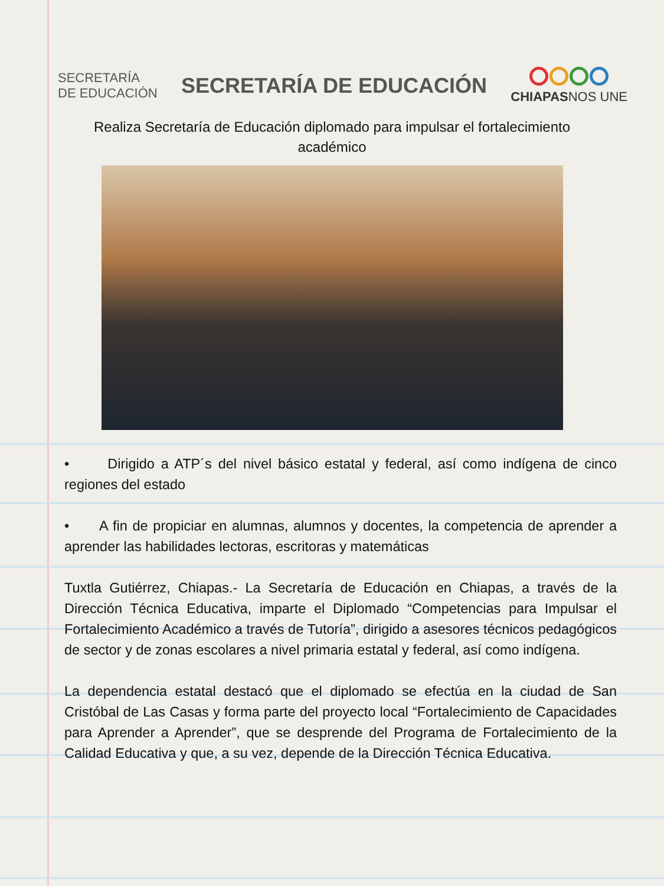SECRETARÍA
DE EDUCACIÓN
SECRETARÍA DE EDUCACIÓN
CHIAPASNOS UNE
Realiza Secretaría de Educación diplomado para impulsar el fortalecimiento académico
• Dirigido a ATP´s del nivel básico estatal y federal, así como indígena de cinco regiones del estado
• A fin de propiciar en alumnas, alumnos y docentes, la competencia de aprender a aprender las habilidades lectoras, escritoras y matemáticas
Tuxtla Gutiérrez, Chiapas.- La Secretaría de Educación en Chiapas, a través de la Dirección Técnica Educativa, imparte el Diplomado “Competencias para Impulsar el Fortalecimiento Académico a través de Tutoría”, dirigido a asesores técnicos pedagógicos de sector y de zonas escolares a nivel primaria estatal y federal, así como indígena.
La dependencia estatal destacó que el diplomado se efectúa en la ciudad de San Cristóbal de Las Casas y forma parte del proyecto local “Fortalecimiento de Capacidades para Aprender a Aprender”, que se desprende del Programa de Fortalecimiento de la Calidad Educativa y que, a su vez, depende de la Dirección Técnica Educativa.